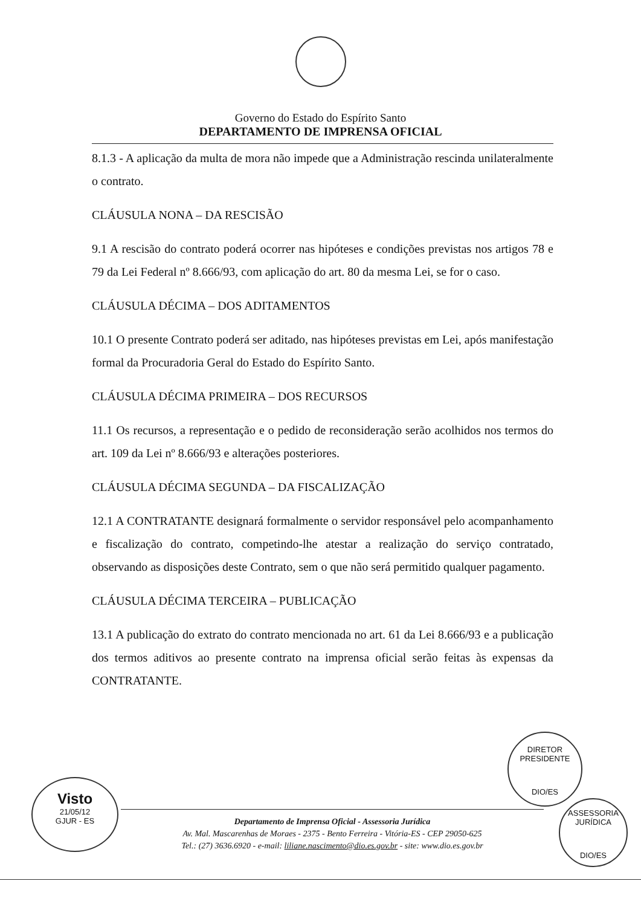Governo do Estado do Espírito Santo
DEPARTAMENTO DE IMPRENSA OFICIAL
8.1.3 - A aplicação da multa de mora não impede que a Administração rescinda unilateralmente o contrato.
CLÁUSULA NONA – DA RESCISÃO
9.1 A rescisão do contrato poderá ocorrer nas hipóteses e condições previstas nos artigos 78 e 79 da Lei Federal nº 8.666/93, com aplicação do art. 80 da mesma Lei, se for o caso.
CLÁUSULA DÉCIMA – DOS ADITAMENTOS
10.1 O presente Contrato poderá ser aditado, nas hipóteses previstas em Lei, após manifestação formal da Procuradoria Geral do Estado do Espírito Santo.
CLÁUSULA DÉCIMA PRIMEIRA – DOS RECURSOS
11.1 Os recursos, a representação e o pedido de reconsideração serão acolhidos nos termos do art. 109 da Lei nº 8.666/93 e alterações posteriores.
CLÁUSULA DÉCIMA SEGUNDA – DA FISCALIZAÇÃO
12.1 A CONTRATANTE designará formalmente o servidor responsável pelo acompanhamento e fiscalização do contrato, competindo-lhe atestar a realização do serviço contratado, observando as disposições deste Contrato, sem o que não será permitido qualquer pagamento.
CLÁUSULA DÉCIMA TERCEIRA – PUBLICAÇÃO
13.1 A publicação do extrato do contrato mencionada no art. 61 da Lei 8.666/93 e a publicação dos termos aditivos ao presente contrato na imprensa oficial serão feitas às expensas da CONTRATANTE.
Visto
21/05/12
GJUR - ES
DIRETOR PRESIDENTE
DIO/ES
ASSESSORIA JURÍDICA
DIO/ES
Departamento de Imprensa Oficial - Assessoria Jurídica
Av. Mal. Mascarenhas de Moraes - 2375 - Bento Ferreira - Vitória-ES - CEP 29050-625
Tel.: (27) 3636.6920 - e-mail: liliane.nascimento@dio.es.gov.br - site: www.dio.es.gov.br